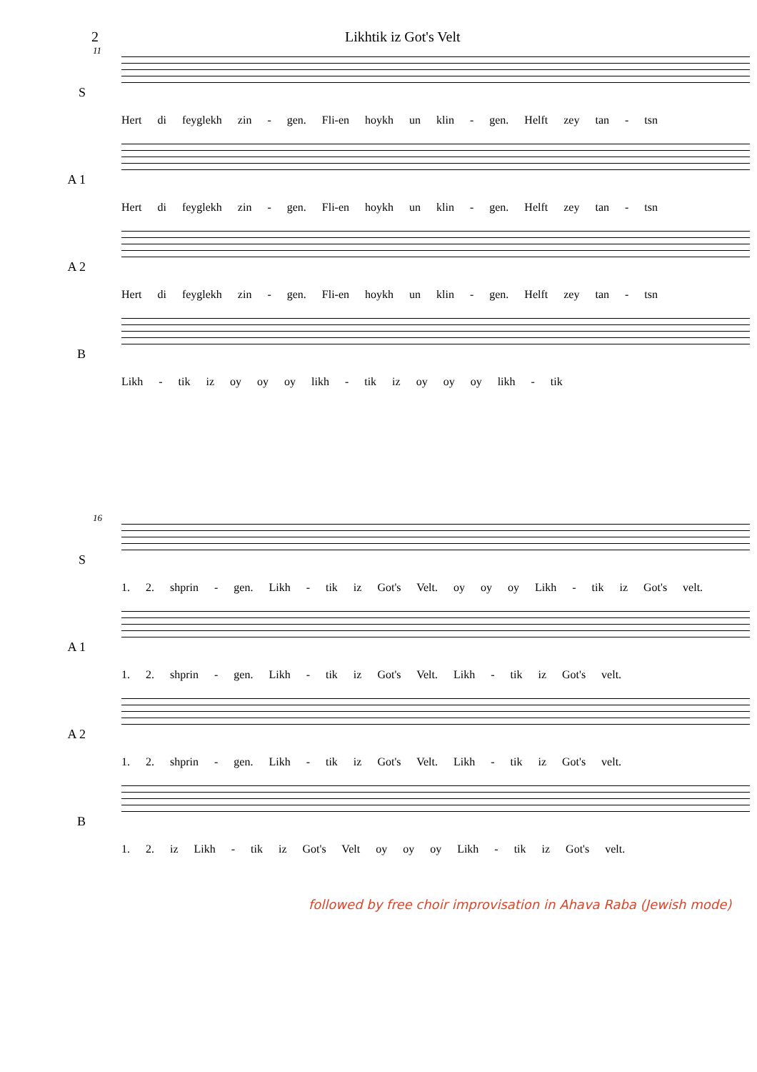2 Likhtik iz Got's Velt
11
S
Hert di feyglekh zin - gen. Fli-en hoykh un klin - gen. Helft zey tan - tsn
A 1
Hert di feyglekh zin - gen. Fli-en hoykh un klin - gen. Helft zey tan - tsn
A 2
Hert di feyglekh zin - gen. Fli-en hoykh un klin - gen. Helft zey tan - tsn
B
Likh - tik iz oy oy oy likh - tik iz oy oy oy likh - tik
16
S
1. 2. shprin - gen. Likh - tik iz Got's Velt. oy oy oy Likh - tik iz Got's velt.
A 1
1. 2. shprin - gen. Likh - tik iz Got's Velt. Likh - tik iz Got's velt.
A 2
1. 2. shprin - gen. Likh - tik iz Got's Velt. Likh - tik iz Got's velt.
B
1. 2. iz Likh - tik iz Got's Velt oy oy oy Likh - tik iz Got's velt.
followed by free choir improvisation in Ahava Raba (Jewish mode)